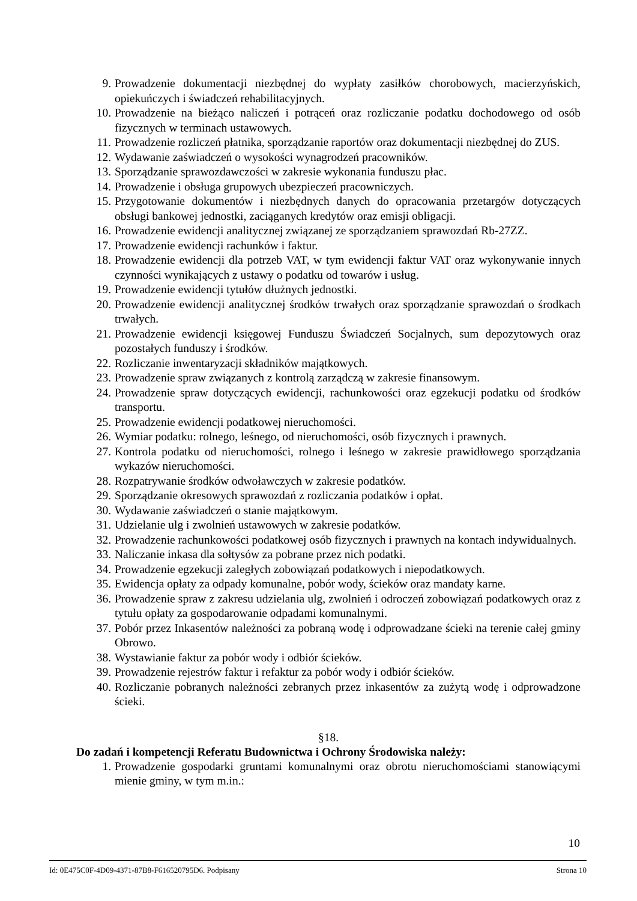9. Prowadzenie dokumentacji niezbędnej do wypłaty zasiłków chorobowych, macierzyńskich, opiekuńczych i świadczeń rehabilitacyjnych.
10. Prowadzenie na bieżąco naliczeń i potrąceń oraz rozliczanie podatku dochodowego od osób fizycznych w terminach ustawowych.
11. Prowadzenie rozliczeń płatnika, sporządzanie raportów oraz dokumentacji niezbędnej do ZUS.
12. Wydawanie zaświadczeń o wysokości wynagrodzeń pracowników.
13. Sporządzanie sprawozdawczości w zakresie wykonania funduszu płac.
14. Prowadzenie i obsługa grupowych ubezpieczeń pracowniczych.
15. Przygotowanie dokumentów i niezbędnych danych do opracowania przetargów dotyczących obsługi bankowej jednostki, zaciąganych kredytów oraz emisji obligacji.
16. Prowadzenie ewidencji analitycznej związanej ze sporządzaniem sprawozdań Rb-27ZZ.
17. Prowadzenie ewidencji rachunków i faktur.
18. Prowadzenie ewidencji dla potrzeb VAT, w tym ewidencji faktur VAT oraz wykonywanie innych czynności wynikających z ustawy o podatku od towarów i usług.
19. Prowadzenie ewidencji tytułów dłużnych jednostki.
20. Prowadzenie ewidencji analitycznej środków trwałych oraz sporządzanie sprawozdań o środkach trwałych.
21. Prowadzenie ewidencji księgowej Funduszu Świadczeń Socjalnych, sum depozytowych oraz pozostałych funduszy i środków.
22. Rozliczanie inwentaryzacji składników majątkowych.
23. Prowadzenie spraw związanych z kontrolą zarządczą w zakresie finansowym.
24. Prowadzenie spraw dotyczących ewidencji, rachunkowości oraz egzekucji podatku od środków transportu.
25. Prowadzenie ewidencji podatkowej nieruchomości.
26. Wymiar podatku: rolnego, leśnego, od nieruchomości, osób fizycznych i prawnych.
27. Kontrola podatku od nieruchomości, rolnego i leśnego w zakresie prawidłowego sporządzania wykazów nieruchomości.
28. Rozpatrywanie środków odwoławczych w zakresie podatków.
29. Sporządzanie okresowych sprawozdań z rozliczania podatków i opłat.
30. Wydawanie zaświadczeń o stanie majątkowym.
31. Udzielanie ulg i zwolnień ustawowych w zakresie podatków.
32. Prowadzenie rachunkowości podatkowej osób fizycznych i prawnych na kontach indywidualnych.
33. Naliczanie inkasa dla sołtysów za pobrane przez nich podatki.
34. Prowadzenie egzekucji zaległych zobowiązań podatkowych i niepodatkowych.
35. Ewidencja opłaty za odpady komunalne, pobór wody, ścieków oraz mandaty karne.
36. Prowadzenie spraw z zakresu udzielania ulg, zwolnień i odroczeń zobowiązań podatkowych oraz z tytułu opłaty za gospodarowanie odpadami komunalnymi.
37. Pobór przez Inkasentów należności za pobraną wodę i odprowadzane ścieki na terenie całej gminy Obrowo.
38. Wystawianie faktur za pobór wody i odbiór ścieków.
39. Prowadzenie rejestrów faktur i refaktur za pobór wody i odbiór ścieków.
40. Rozliczanie pobranych należności zebranych przez inkasentów za zużytą wodę i odprowadzone ścieki.
§18.
Do zadań i kompetencji Referatu Budownictwa i Ochrony Środowiska należy:
1. Prowadzenie gospodarki gruntami komunalnymi oraz obrotu nieruchomościami stanowiącymi mienie gminy, w tym m.in.:
10
Id: 0E475C0F-4D09-4371-87B8-F616520795D6. Podpisany Strona 10